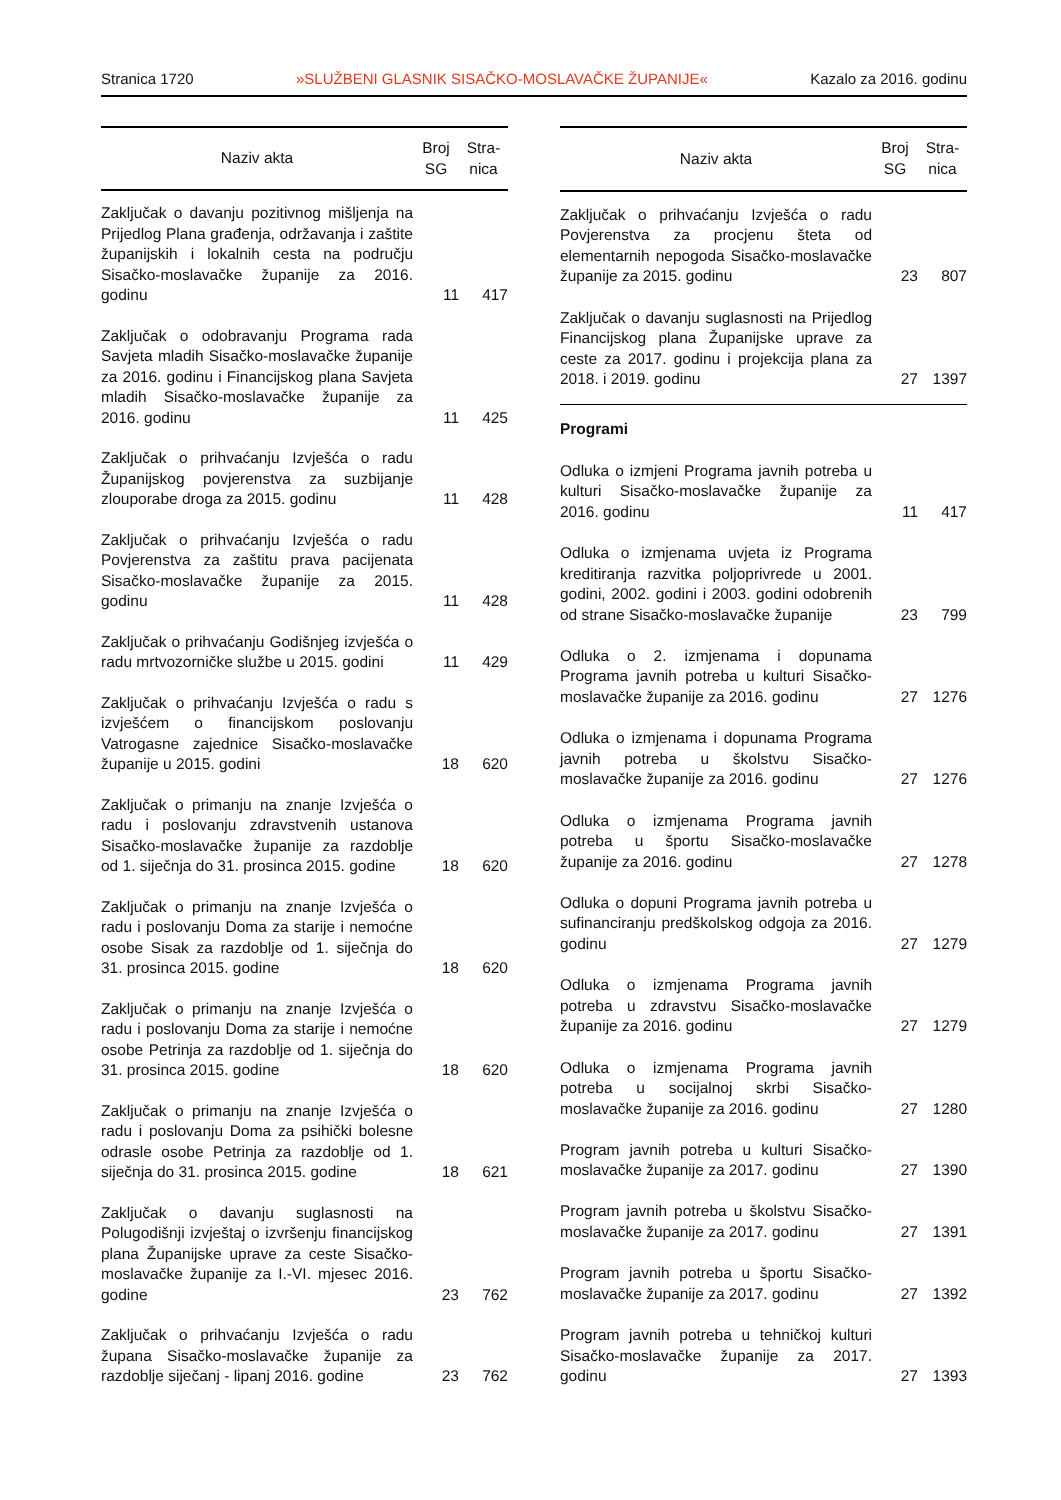Stranica 1720 »SLUŽBENI GLASNIK SISAČKO-MOSLAVAČKE ŽUPANIJE« Kazalo za 2016. godinu
| Naziv akta | Broj SG | Stra- nica |
| --- | --- | --- |
| Zaključak o davanju pozitivnog mišljenja na Prijedlog Plana građenja, održavanja i zaštite županijskih i lokalnih cesta na području Sisačko-moslavačke županije za 2016. godinu | 11 | 417 |
| Zaključak o odobravanju Programa rada Savjeta mladih Sisačko-moslavačke županije za 2016. godinu i Financijskog plana Savjeta mladih Sisačko-moslavačke županije za 2016. godinu | 11 | 425 |
| Zaključak o prihvaćanju Izvješća o radu Županijskog povjerenstva za suzbijanje zlouporabe droga za 2015. godinu | 11 | 428 |
| Zaključak o prihvaćanju Izvješća o radu Povjerenstva za zaštitu prava pacijenata Sisačko-moslavačke županije za 2015. godinu | 11 | 428 |
| Zaključak o prihvaćanju Godišnjeg izvješća o radu mrtvozorničke službe u 2015. godini | 11 | 429 |
| Zaključak o prihvaćanju Izvješća o radu s izvješćem o financijskom poslovanju Vatrogasne zajednice Sisačko-moslavačke županije u 2015. godini | 18 | 620 |
| Zaključak o primanju na znanje Izvješća o radu i poslovanju zdravstvenih ustanova Sisačko-moslavačke županije za razdoblje od 1. siječnja do 31. prosinca 2015. godine | 18 | 620 |
| Zaključak o primanju na znanje Izvješća o radu i poslovanju Doma za starije i nemoćne osobe Sisak za razdoblje od 1. siječnja do 31. prosinca 2015. godine | 18 | 620 |
| Zaključak o primanju na znanje Izvješća o radu i poslovanju Doma za starije i nemoćne osobe Petrinja za razdoblje od 1. siječnja do 31. prosinca 2015. godine | 18 | 620 |
| Zaključak o primanju na znanje Izvješća o radu i poslovanju Doma za psihički bolesne odrasle osobe Petrinja za razdoblje od 1. siječnja do 31. prosinca 2015. godine | 18 | 621 |
| Zaključak o davanju suglasnosti na Polugodišnji izvještaj o izvršenju financijskog plana Županijske uprave za ceste Sisačko-moslavačke županije za I.-VI. mjesec 2016. godine | 23 | 762 |
| Zaključak o prihvaćanju Izvješća o radu župana Sisačko-moslavačke županije za razdoblje siječanj - lipanj 2016. godine | 23 | 762 |
| Naziv akta | Broj SG | Stra- nica |
| --- | --- | --- |
| Zaključak o prihvaćanju Izvješća o radu Povjerenstva za procjenu šteta od elementarnih nepogoda Sisačko-moslavačke županije za 2015. godinu | 23 | 807 |
| Zaključak o davanju suglasnosti na Prijedlog Financijskog plana Županijske uprave za ceste za 2017. godinu i projekcija plana za 2018. i 2019. godinu | 27 | 1397 |
| Programi | | |
| Odluka o izmjeni Programa javnih potreba u kulturi Sisačko-moslavačke županije za 2016. godinu | 11 | 417 |
| Odluka o izmjenama uvjeta iz Programa kreditiranja razvitka poljoprivrede u 2001. godini, 2002. godini i 2003. godini odobrenih od strane Sisačko-moslavačke županije | 23 | 799 |
| Odluka o 2. izmjenama i dopunama Programa javnih potreba u kulturi Sisačko-moslavačke županije za 2016. godinu | 27 | 1276 |
| Odluka o izmjenama i dopunama Programa javnih potreba u školstvu Sisačko-moslavačke županije za 2016. godinu | 27 | 1276 |
| Odluka o izmjenama Programa javnih potreba u športu Sisačko-moslavačke županije za 2016. godinu | 27 | 1278 |
| Odluka o dopuni Programa javnih potreba u sufinanciranju predškolskog odgoja za 2016. godinu | 27 | 1279 |
| Odluka o izmjenama Programa javnih potreba u zdravstvu Sisačko-moslavačke županije za 2016. godinu | 27 | 1279 |
| Odluka o izmjenama Programa javnih potreba u socijalnoj skrbi Sisačko-moslavačke županije za 2016. godinu | 27 | 1280 |
| Program javnih potreba u kulturi Sisačko-moslavačke županije za 2017. godinu | 27 | 1390 |
| Program javnih potreba u školstvu Sisačko-moslavačke županije za 2017. godinu | 27 | 1391 |
| Program javnih potreba u športu Sisačko-moslavačke županije za 2017. godinu | 27 | 1392 |
| Program javnih potreba u tehničkoj kulturi Sisačko-moslavačke županije za 2017. godinu | 27 | 1393 |